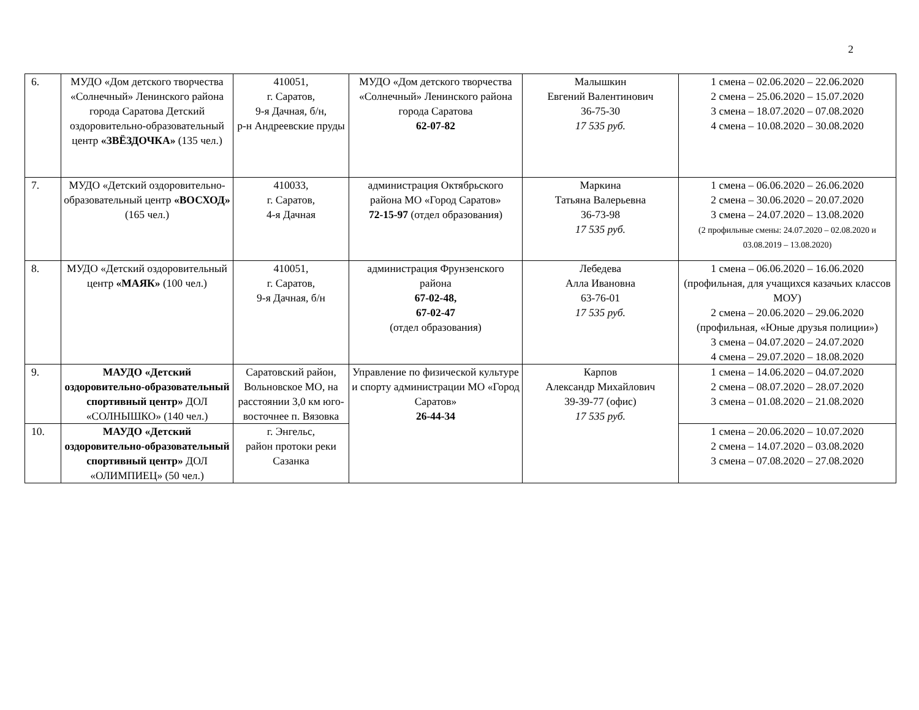2
| 6. | МУДО «Дом детского творчества «Солнечный» Ленинского района города Саратова Детский оздоровительно-образовательный центр «ЗВЁЗДОЧКА» (135 чел.) | 410051, г. Саратов, 9-я Дачная, б/н, р-н Андреевские пруды | МУДО «Дом детского творчества «Солнечный» Ленинского района города Саратова 62-07-82 | Малышкин Евгений Валентинович 36-75-30 17 535 руб. | 1 смена – 02.06.2020 – 22.06.2020 2 смена – 25.06.2020 – 15.07.2020 3 смена – 18.07.2020 – 07.08.2020 4 смена – 10.08.2020 – 30.08.2020 |
| 7. | МУДО «Детский оздоровительно-образовательный центр «ВОСХОД» (165 чел.) | 410033, г. Саратов, 4-я Дачная | администрация Октябрьского района МО «Город Саратов» 72-15-97 (отдел образования) | Маркина Татьяна Валерьевна 36-73-98 17 535 руб. | 1 смена – 06.06.2020 – 26.06.2020 2 смена – 30.06.2020 – 20.07.2020 3 смена – 24.07.2020 – 13.08.2020 (2 профильные смены: 24.07.2020 – 02.08.2020 и 03.08.2019 – 13.08.2020) |
| 8. | МУДО «Детский оздоровительный центр «МАЯК» (100 чел.) | 410051, г. Саратов, 9-я Дачная, б/н | администрация Фрунзенского района 67-02-48, 67-02-47 (отдел образования) | Лебедева Алла Ивановна 63-76-01 17 535 руб. | 1 смена – 06.06.2020 – 16.06.2020 (профильная, для учащихся казачьих классов МОУ) 2 смена – 20.06.2020 – 29.06.2020 (профильная, «Юные друзья полиции») 3 смена – 04.07.2020 – 24.07.2020 4 смена – 29.07.2020 – 18.08.2020 |
| 9. | МАУДО «Детский оздоровительно-образовательный спортивный центр» ДОЛ «СОЛНЫШКО» (140 чел.) | Саратовский район, Вольновское МО, на расстоянии 3,0 км юго-восточнее п. Вязовка | Управление по физической культуре и спорту администрации МО «Город Саратов» 26-44-34 | Карпов Александр Михайлович 39-39-77 (офис) 17 535 руб. | 1 смена – 14.06.2020 – 04.07.2020 2 смена – 08.07.2020 – 28.07.2020 3 смена – 01.08.2020 – 21.08.2020 |
| 10. | МАУДО «Детский оздоровительно-образовательный спортивный центр» ДОЛ «ОЛИМПИЕЦ» (50 чел.) | г. Энгельс, район протоки реки Сазанка | | | 1 смена – 20.06.2020 – 10.07.2020 2 смена – 14.07.2020 – 03.08.2020 3 смена – 07.08.2020 – 27.08.2020 |